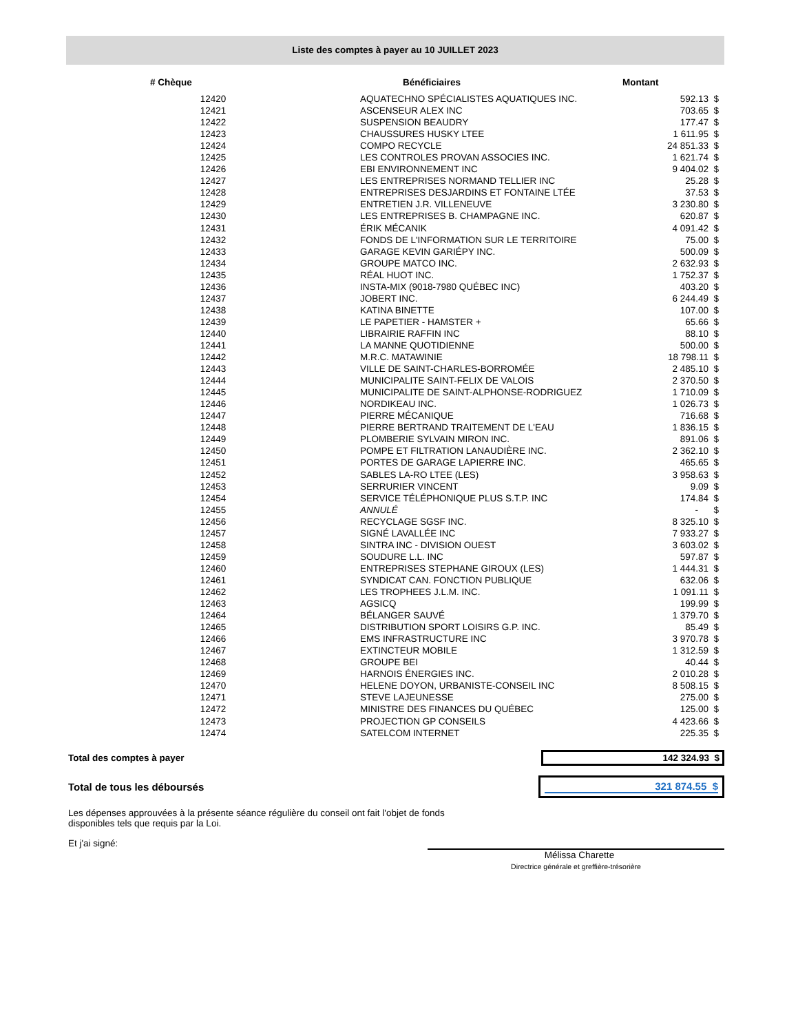Liste des comptes à payer au 10 JUILLET 2023
| # Chèque | Bénéficiaires | Montant |
| --- | --- | --- |
| 12420 | AQUATECHNO SPÉCIALISTES AQUATIQUES INC. | 592.13 $ |
| 12421 | ASCENSEUR ALEX INC | 703.65 $ |
| 12422 | SUSPENSION BEAUDRY | 177.47 $ |
| 12423 | CHAUSSURES HUSKY LTEE | 1 611.95 $ |
| 12424 | COMPO RECYCLE | 24 851.33 $ |
| 12425 | LES CONTROLES PROVAN ASSOCIES INC. | 1 621.74 $ |
| 12426 | EBI ENVIRONNEMENT INC | 9 404.02 $ |
| 12427 | LES ENTREPRISES NORMAND TELLIER INC | 25.28 $ |
| 12428 | ENTREPRISES DESJARDINS ET FONTAINE LTÉE | 37.53 $ |
| 12429 | ENTRETIEN J.R. VILLENEUVE | 3 230.80 $ |
| 12430 | LES ENTREPRISES B. CHAMPAGNE INC. | 620.87 $ |
| 12431 | ÉRIK MÉCANIK | 4 091.42 $ |
| 12432 | FONDS DE L'INFORMATION SUR LE TERRITOIRE | 75.00 $ |
| 12433 | GARAGE KEVIN GARIÉPY INC. | 500.09 $ |
| 12434 | GROUPE MATCO INC. | 2 632.93 $ |
| 12435 | RÉAL HUOT INC. | 1 752.37 $ |
| 12436 | INSTA-MIX (9018-7980 QUÉBEC INC) | 403.20 $ |
| 12437 | JOBERT INC. | 6 244.49 $ |
| 12438 | KATINA BINETTE | 107.00 $ |
| 12439 | LE PAPETIER - HAMSTER + | 65.66 $ |
| 12440 | LIBRAIRIE RAFFIN INC | 88.10 $ |
| 12441 | LA MANNE QUOTIDIENNE | 500.00 $ |
| 12442 | M.R.C. MATAWINIE | 18 798.11 $ |
| 12443 | VILLE DE SAINT-CHARLES-BORROMÉE | 2 485.10 $ |
| 12444 | MUNICIPALITE SAINT-FELIX DE VALOIS | 2 370.50 $ |
| 12445 | MUNICIPALITE DE SAINT-ALPHONSE-RODRIGUEZ | 1 710.09 $ |
| 12446 | NORDIKEAU INC. | 1 026.73 $ |
| 12447 | PIERRE MÉCANIQUE | 716.68 $ |
| 12448 | PIERRE BERTRAND TRAITEMENT DE L'EAU | 1 836.15 $ |
| 12449 | PLOMBERIE SYLVAIN MIRON INC. | 891.06 $ |
| 12450 | POMPE ET FILTRATION LANAUDIÈRE INC. | 2 362.10 $ |
| 12451 | PORTES DE GARAGE LAPIERRE INC. | 465.65 $ |
| 12452 | SABLES LA-RO LTEE (LES) | 3 958.63 $ |
| 12453 | SERRURIER VINCENT | 9.09 $ |
| 12454 | SERVICE TÉLÉPHONIQUE PLUS S.T.P. INC | 174.84 $ |
| 12455 | ANNULÉ | - $ |
| 12456 | RECYCLAGE SGSF INC. | 8 325.10 $ |
| 12457 | SIGNÉ LAVALLÉE INC | 7 933.27 $ |
| 12458 | SINTRA INC - DIVISION OUEST | 3 603.02 $ |
| 12459 | SOUDURE L.L. INC | 597.87 $ |
| 12460 | ENTREPRISES STEPHANE GIROUX (LES) | 1 444.31 $ |
| 12461 | SYNDICAT CAN. FONCTION PUBLIQUE | 632.06 $ |
| 12462 | LES TROPHEES J.L.M. INC. | 1 091.11 $ |
| 12463 | AGSICQ | 199.99 $ |
| 12464 | BÉLANGER SAUVÉ | 1 379.70 $ |
| 12465 | DISTRIBUTION SPORT LOISIRS G.P. INC. | 85.49 $ |
| 12466 | EMS INFRASTRUCTURE INC | 3 970.78 $ |
| 12467 | EXTINCTEUR MOBILE | 1 312.59 $ |
| 12468 | GROUPE BEI | 40.44 $ |
| 12469 | HARNOIS ÉNERGIES INC. | 2 010.28 $ |
| 12470 | HELENE DOYON, URBANISTE-CONSEIL INC | 8 508.15 $ |
| 12471 | STEVE LAJEUNESSE | 275.00 $ |
| 12472 | MINISTRE DES FINANCES DU QUÉBEC | 125.00 $ |
| 12473 | PROJECTION GP CONSEILS | 4 423.66 $ |
| 12474 | SATELCOM INTERNET | 225.35 $ |
Total des comptes à payer 142 324.93 $
Total de tous les déboursés
321 874.55 $
Les dépenses approuvées à la présente séance régulière du conseil ont fait l'objet de fonds
disponibles tels que requis par la Loi.
Et j'ai signé:
Mélissa Charette
Directrice générale et greffière-trésorière